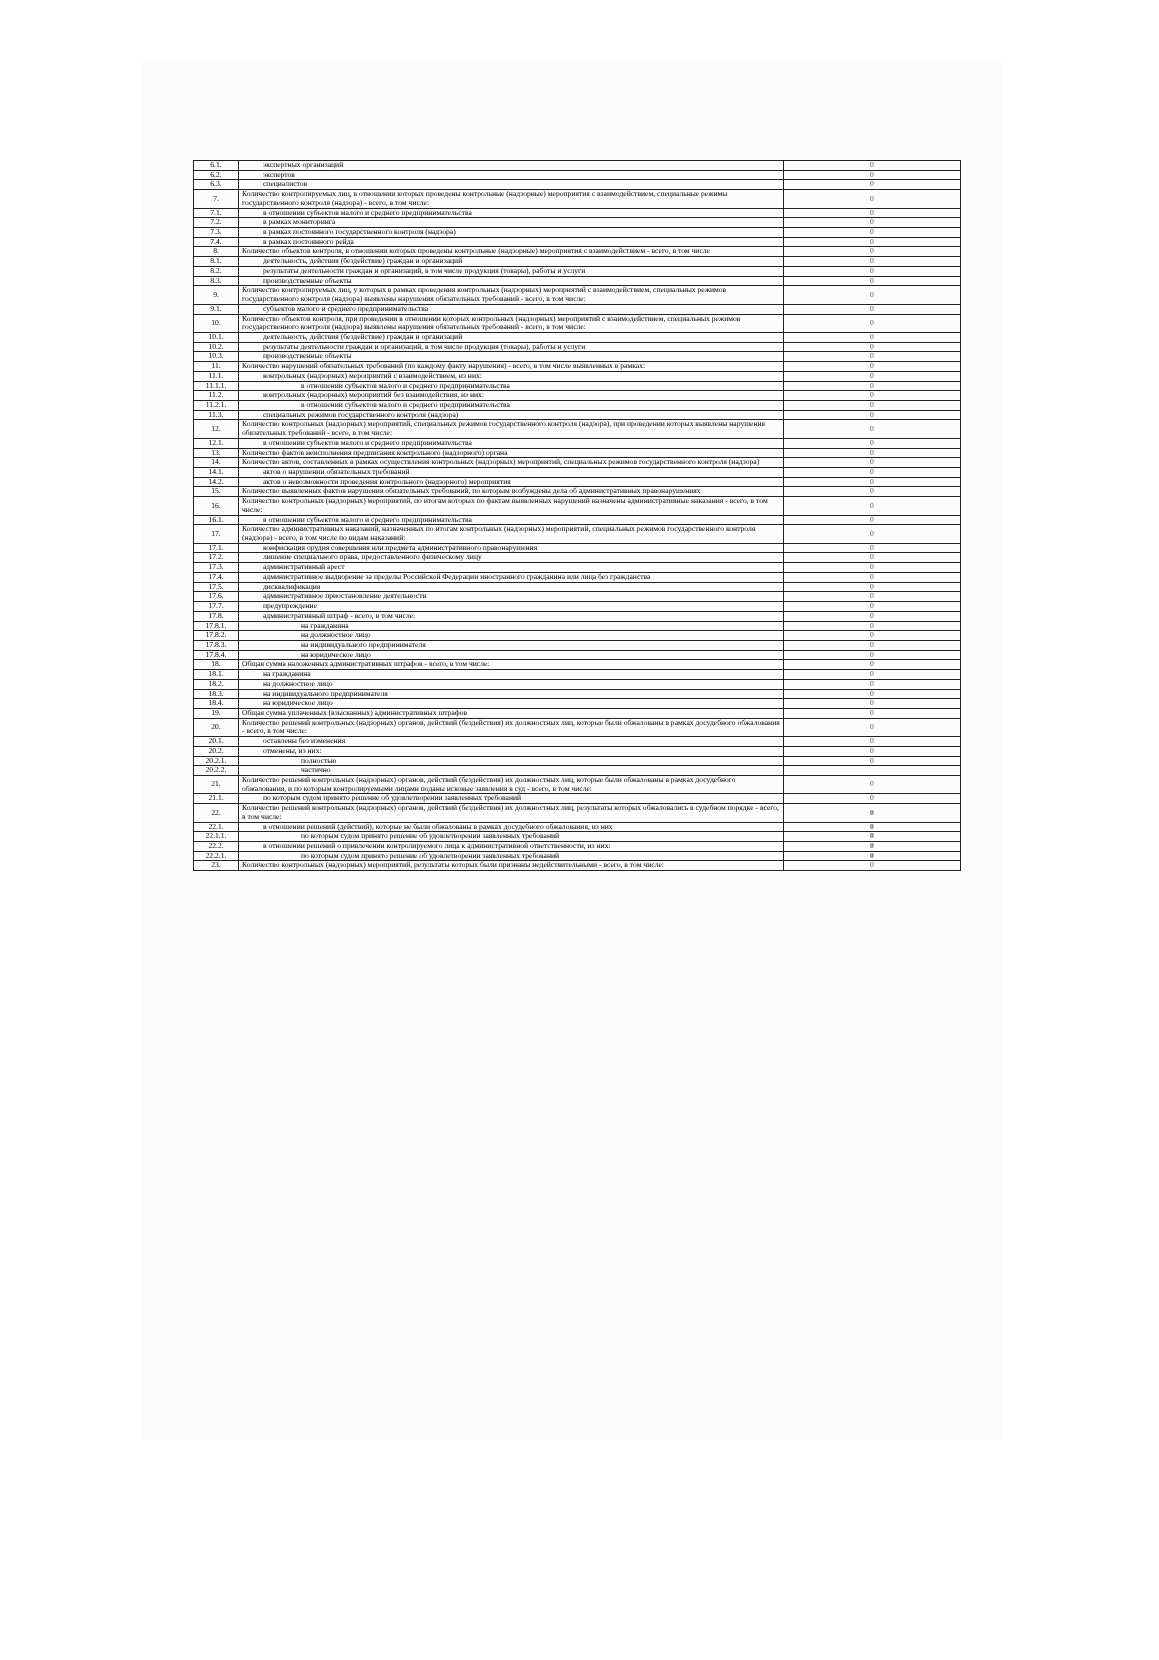| 6.1. | экспертных организаций | 0 |
| 6.2. | экспертов | 0 |
| 6.3. | специалистов | 0 |
| 7. | Количество контролируемых лиц, в отношении которых проведены контрольные (надзорные) мероприятия с взаимодействием, специальные режимы государственного контроля (надзора) - всего, в том числе: | 0 |
| 7.1. | в отношении субъектов малого и среднего предпринимательства | 0 |
| 7.2. | в рамках мониторинга | 0 |
| 7.3. | в рамках постоянного государственного контроля (надзора) | 0 |
| 7.4. | в рамках постоянного рейда | 0 |
| 8. | Количество объектов контроля, в отношении которых проведены контрольные (надзорные) мероприятия с взаимодействием - всего, в том числе | 0 |
| 8.1. | деятельность, действия (бездействие) граждан и организаций | 0 |
| 8.2. | результаты деятельности граждан и организаций, в том числе продукция (товары), работы и услуги | 0 |
| 8.3. | производственные объекты | 0 |
| 9. | Количество контролируемых лиц, у которых в рамках проведения контрольных (надзорных) мероприятий с взаимодействием, специальных режимов государственного контроля (надзора) выявлены нарушения обязательных требований - всего, в том числе: | 0 |
| 9.1. | субъектов малого и среднего предпринимательства | 0 |
| 10. | Количество объектов контроля, при проведении в отношении которых контрольных (надзорных) мероприятий с взаимодействием, специальных режимов государственного контроля (надзора) выявлены нарушения обязательных требований - всего, в том числе: | 0 |
| 10.1. | деятельность, действия (бездействие) граждан и организаций | 0 |
| 10.2. | результаты деятельности граждан и организаций, в том числе продукция (товары), работы и услуги | 0 |
| 10.3. | производственные объекты | 0 |
| 11. | Количество нарушений обязательных требований (по каждому факту нарушения) - всего, в том числе выявленных в рамках: | 0 |
| 11.1. | контрольных (надзорных) мероприятий с взаимодействием, из них: | 0 |
| 11.1.1. | в отношении субъектов малого и среднего предпринимательства | 0 |
| 11.2. | контрольных (надзорных) мероприятий без взаимодействия, из них: | 0 |
| 11.2.1. | в отношении субъектов малого и среднего предпринимательства | 0 |
| 11.3. | специальных режимов государственного контроля (надзора) | 0 |
| 12. | Количество контрольных (надзорных) мероприятий, специальных режимов государственного контроля (надзора), при проведении которых выявлены нарушения обязательных требований - всего, в том числе: | 0 |
| 12.1. | в отношении субъектов малого и среднего предпринимательства | 0 |
| 13. | Количество фактов неисполнения предписания контрольного (надзорного) органа | 0 |
| 14. | Количество актов, составленных в рамках осуществления контрольных (надзорных) мероприятий, специальных режимов государственного контроля (надзора) | 0 |
| 14.1. | актов о нарушении обязательных требований | 0 |
| 14.2. | актов о невозможности проведения контрольного (надзорного) мероприятия | 0 |
| 15. | Количество выявленных фактов нарушения обязательных требований, по которым возбуждены дела об административных правонарушениях | 0 |
| 16. | Количество контрольных (надзорных) мероприятий, по итогам которых по фактам выявленных нарушений назначены административные наказания - всего, в том числе: | 0 |
| 16.1. | в отношении субъектов малого и среднего предпринимательства | 0 |
| 17. | Количество административных наказаний, назначенных по итогам контрольных (надзорных) мероприятий, специальных режимов государственного контроля (надзора) - всего, в том числе по видам наказаний: | 0 |
| 17.1. | конфискация орудия совершения или предмета административного правонарушения | 0 |
| 17.2. | лишение специального права, предоставленного физическому лицу | 0 |
| 17.3. | административный арест | 0 |
| 17.4. | административное выдворение за пределы Российской Федерации иностранного гражданина или лица без гражданства | 0 |
| 17.5. | дисквалификация | 0 |
| 17.6. | административное приостановление деятельности | 0 |
| 17.7. | предупреждение | 0 |
| 17.8. | административный штраф - всего, в том числе: | 0 |
| 17.8.1. | на гражданина | 0 |
| 17.8.2. | на должностное лицо | 0 |
| 17.8.3. | на индивидуального предпринимателя | 0 |
| 17.8.4. | на юридическое лицо | 0 |
| 18. | Общая сумма наложенных административных штрафов - всего, в том числе: | 0 |
| 18.1. | на гражданина | 0 |
| 18.2. | на должностное лицо | 0 |
| 18.3. | на индивидуального предпринимателя | 0 |
| 18.4. | на юридическое лицо | 0 |
| 19. | Общая сумма уплаченных (взысканных) административных штрафов | 0 |
| 20. | Количество решений контрольных (надзорных) органов, действий (бездействия) их должностных лиц, которые были обжалованы в рамках досудебного обжалования - всего, в том числе: | 0 |
| 20.1. | оставлены без изменения | 0 |
| 20.2. | отменены, из них: | 0 |
| 20.2.1. | полностью | 0 |
| 20.2.2. | частично | |
| 21. | Количество решений контрольных (надзорных) органов, действий (бездействия) их должностных лиц, которые были обжалованы в рамках досудебного обжалования, и по которым контролируемыми лицами поданы исковые заявления в суд - всего, в том числе: | 0 |
| 21.1. | по которым судом принято решение об удовлетворении заявленных требований | 0 |
| 22. | Количество решений контрольных (надзорных) органов, действий (бездействия) их должностных лиц, результаты которых обжаловались в судебном порядке - всего, в том числе: | 0 |
| 22.1. | в отношении решений (действий), которые не были обжалованы в рамках досудебного обжалования, из них | 0 |
| 22.1.1. | по которым судом принято решение об удовлетворении заявленных требований | 0 |
| 22.2. | в отношении решений о привлечении контролируемого лица к административной ответственности, из них: | 0 |
| 22.2.1. | по которым судом принято решение об удовлетворении заявленных требований | 0 |
| 23. | Количество контрольных (надзорных) мероприятий, результаты которых были признаны недействительными - всего, в том числе: | 0 |